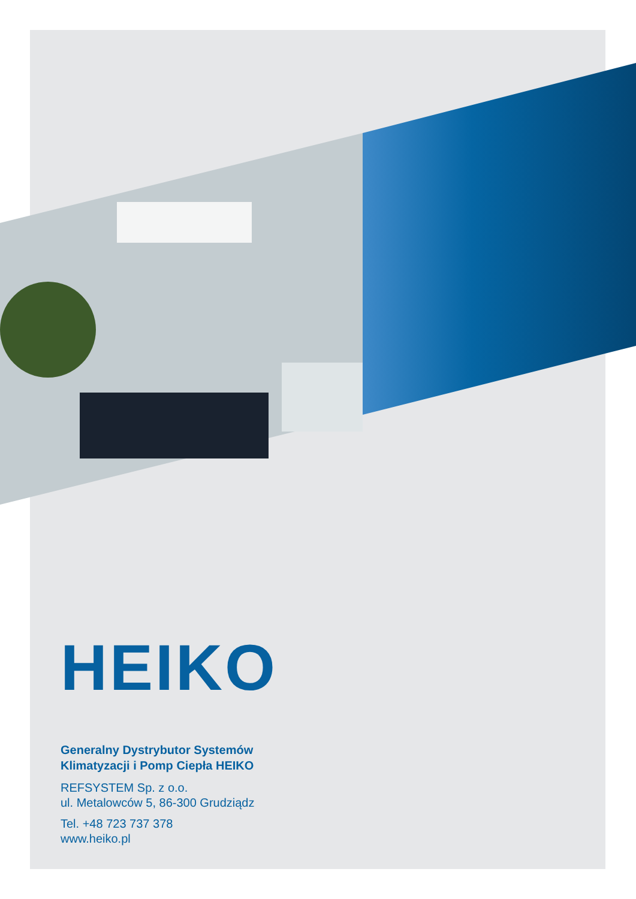HEIKO
Generalny Dystrybutor Systemów
Klimatyzacji i Pomp Ciepła HEIKO
REFSYSTEM Sp. z o.o.
ul. Metalowców 5, 86-300 Grudziądz
Tel. +48 723 737 378
www.heiko.pl